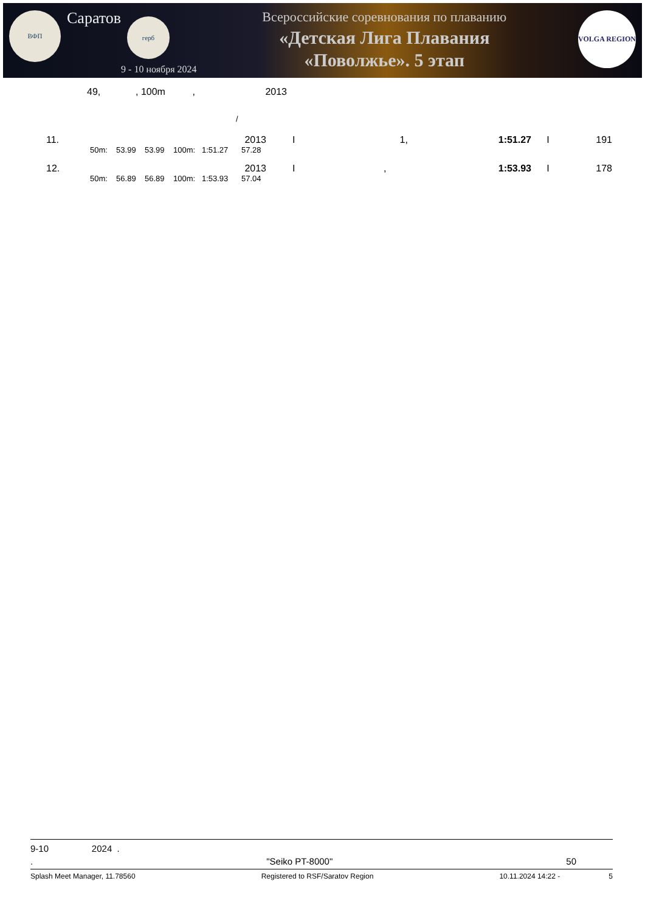ВФП
Саратов
герб
9 - 10 ноября 2024
Всероссийские соревнования по плаванию
«Детская Лига Плавания
«Поволжье». 5 этап
VOLGA REGION
49, , 100m , 2013
/
| 11. | 2013 | | | | I | 1, | 1:51.27 | I | 191 |
| | 50m: | 53.99 | 53.99 | 100m: 1:51.27 57.28 | | | | | |
| 12. | 2013 | | | | I | , | 1:53.93 | I | 178 |
| | 50m: | 56.89 | 56.89 | 100m: 1:53.93 57.04 | | | | | |
9-10 2024 .
. "Seiko PT-8000" 50
Splash Meet Manager, 11.78560 Registered to RSF/Saratov Region 10.11.2024 14:22 - 5